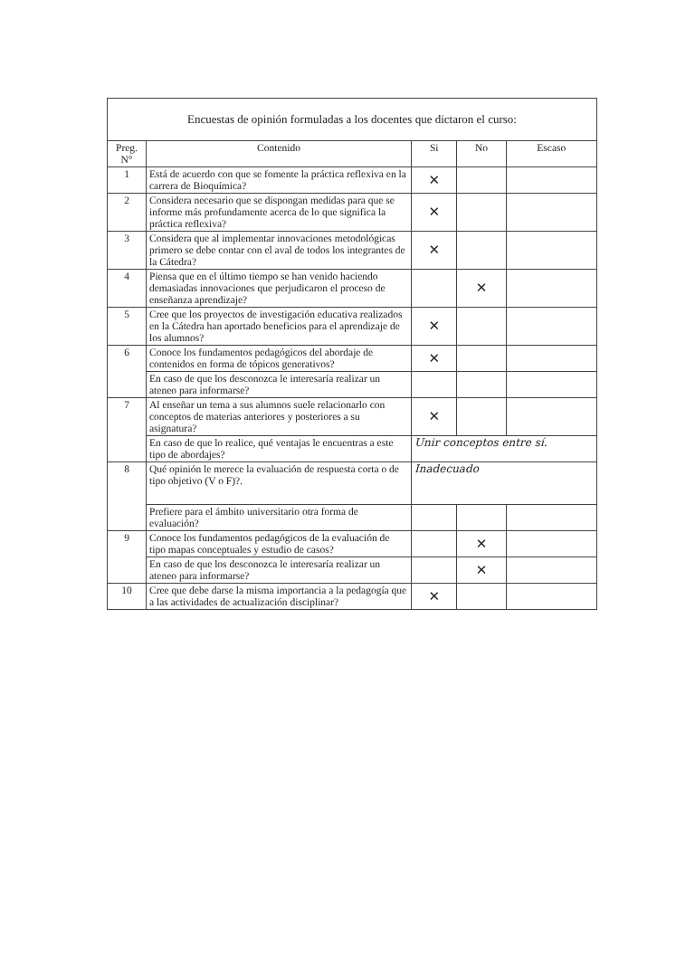Encuestas de opinión formuladas a los docentes que dictaron el curso:
| Preg. N° | Contenido | Si | No | Escaso |
| --- | --- | --- | --- | --- |
| 1 | Está de acuerdo con que se fomente la práctica reflexiva en la carrera de Bioquímica? | ✕ | | |
| 2 | Considera necesario que se dispongan medidas para que se informe más profundamente acerca de lo que significa la práctica reflexiva? | ✕ | | |
| 3 | Considera que al implementar innovaciones metodológicas primero se debe contar con el aval de todos los integrantes de la Cátedra? | ✕ | | |
| 4 | Piensa que en el último tiempo se han venido haciendo demasiadas innovaciones que perjudicaron el proceso de enseñanza aprendizaje? | | ✕ | |
| 5 | Cree que los proyectos de investigación educativa realizados en la Cátedra han aportado beneficios para el aprendizaje de los alumnos? | ✕ | | |
| 6 | Conoce los fundamentos pedagógicos del abordaje de contenidos en forma de tópicos generativos? | ✕ | | |
| | En caso de que los desconozca le interesaría realizar un ateneo para informarse? | | | |
| 7 | Al enseñar un tema a sus alumnos suele relacionarlo con conceptos de materias anteriores y posteriores a su asignatura? | ✕ | | |
| | En caso de que lo realice, qué ventajas le encuentras a este tipo de abordajes? | Unir conceptos entre sí. | | |
| 8 | Qué opinión le merece la evaluación de respuesta corta o de tipo objetivo (V o F)?. | Inadecuado | | |
| | Prefiere para el ámbito universitario otra forma de evaluación? | | | |
| 9 | Conoce los fundamentos pedagógicos de la evaluación de tipo mapas conceptuales y estudio de casos? | | ✕ | |
| | En caso de que los desconozca le interesaría realizar un ateneo para informarse? | | ✕ | |
| 10 | Cree que debe darse la misma importancia a la pedagogía que a las actividades de actualización disciplinar? | ✕ | | |